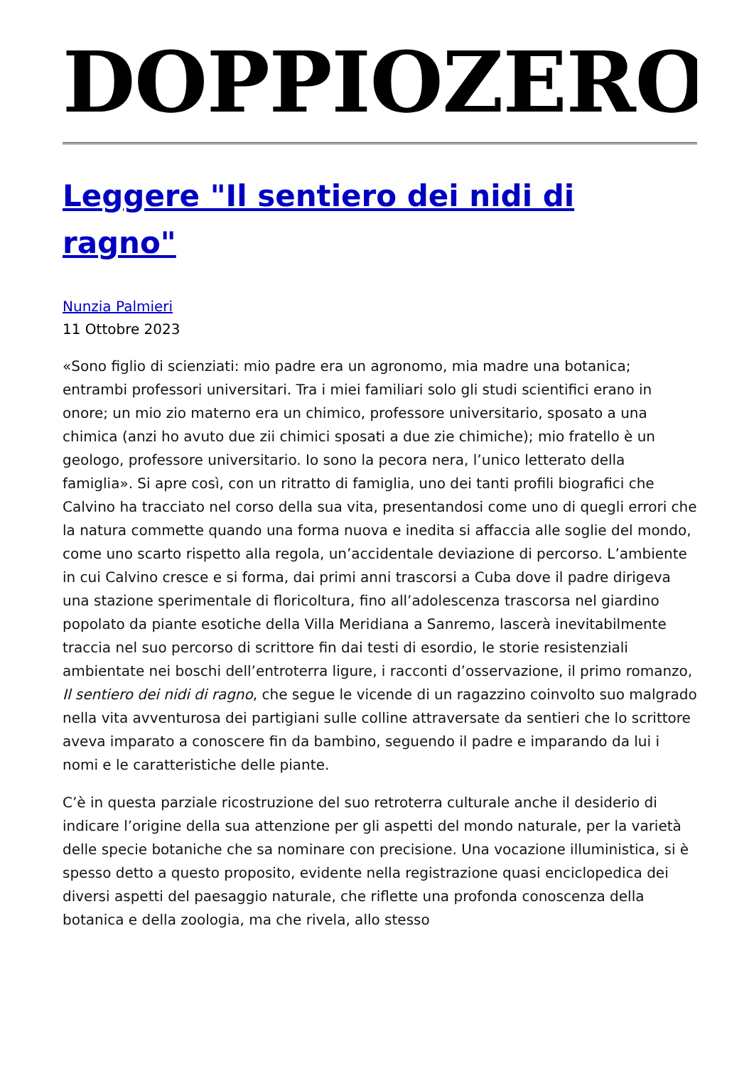DOPPIOZERO
Leggere "Il sentiero dei nidi di ragno"
Nunzia Palmieri
11 Ottobre 2023
«Sono figlio di scienziati: mio padre era un agronomo, mia madre una botanica; entrambi professori universitari. Tra i miei familiari solo gli studi scientifici erano in onore; un mio zio materno era un chimico, professore universitario, sposato a una chimica (anzi ho avuto due zii chimici sposati a due zie chimiche); mio fratello è un geologo, professore universitario. Io sono la pecora nera, l’unico letterato della famiglia». Si apre così, con un ritratto di famiglia, uno dei tanti profili biografici che Calvino ha tracciato nel corso della sua vita, presentandosi come uno di quegli errori che la natura commette quando una forma nuova e inedita si affaccia alle soglie del mondo, come uno scarto rispetto alla regola, un’accidentale deviazione di percorso. L’ambiente in cui Calvino cresce e si forma, dai primi anni trascorsi a Cuba dove il padre dirigeva una stazione sperimentale di floricoltura, fino all’adolescenza trascorsa nel giardino popolato da piante esotiche della Villa Meridiana a Sanremo, lascerà inevitabilmente traccia nel suo percorso di scrittore fin dai testi di esordio, le storie resistenziali ambientate nei boschi dell’entroterra ligure, i racconti d’osservazione, il primo romanzo, Il sentiero dei nidi di ragno, che segue le vicende di un ragazzino coinvolto suo malgrado nella vita avventurosa dei partigiani sulle colline attraversate da sentieri che lo scrittore aveva imparato a conoscere fin da bambino, seguendo il padre e imparando da lui i nomi e le caratteristiche delle piante.
C’è in questa parziale ricostruzione del suo retroterra culturale anche il desiderio di indicare l’origine della sua attenzione per gli aspetti del mondo naturale, per la varietà delle specie botaniche che sa nominare con precisione. Una vocazione illuministica, si è spesso detto a questo proposito, evidente nella registrazione quasi enciclopedica dei diversi aspetti del paesaggio naturale, che riflette una profonda conoscenza della botanica e della zoologia, ma che rivela, allo stesso